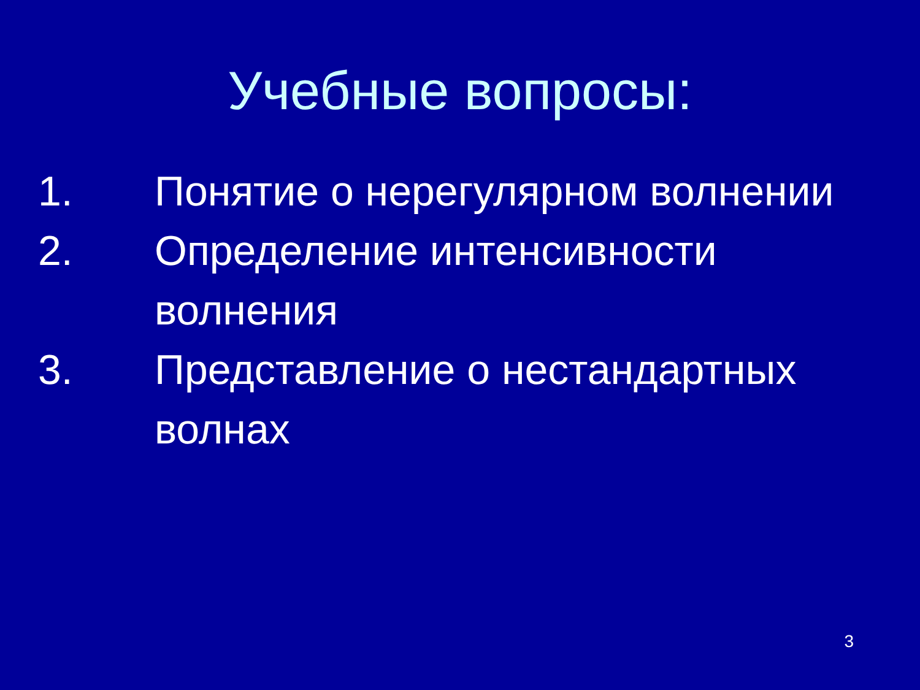Учебные вопросы:
1. Понятие о нерегулярном волнении
2. Определение интенсивности волнения
3. Представление о нестандартных волнах
3